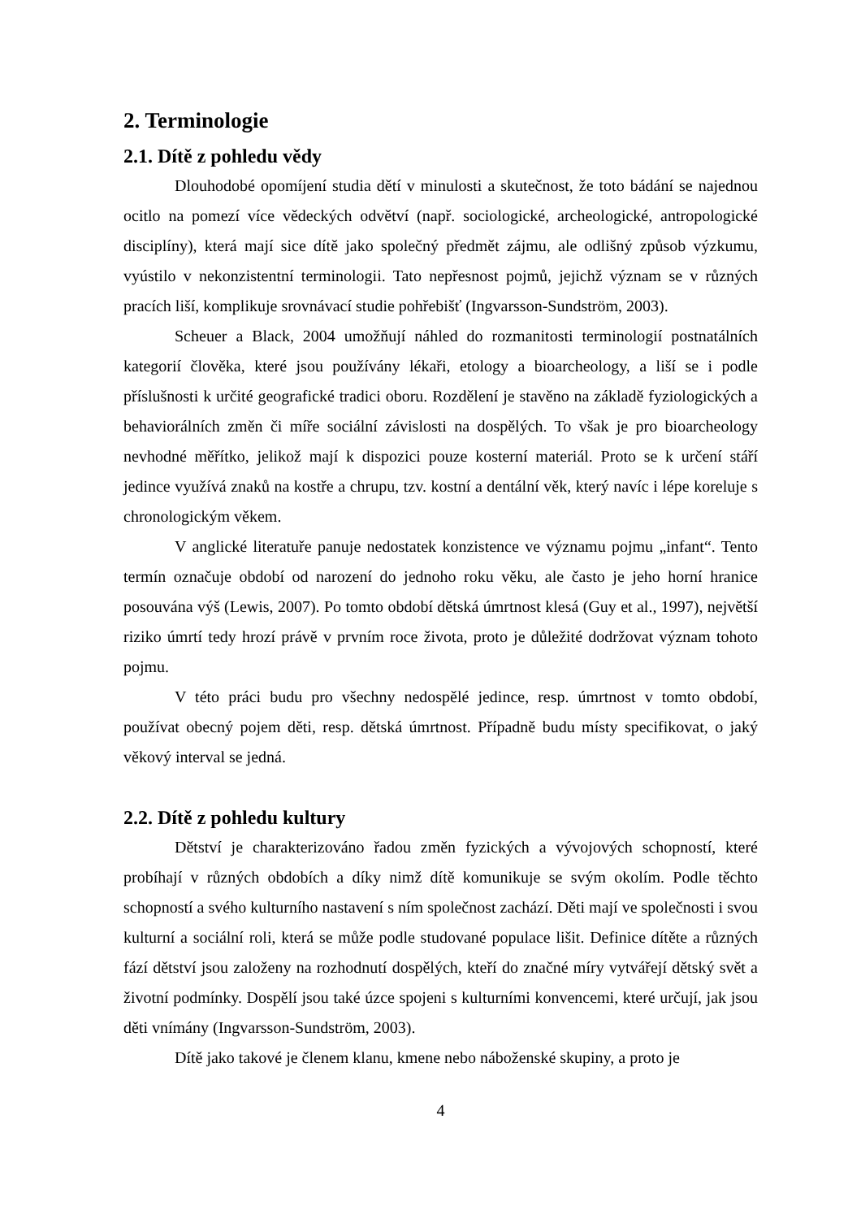2. Terminologie
2.1. Dítě z pohledu vědy
Dlouhodobé opomíjení studia dětí v minulosti a skutečnost, že toto bádání se najednou ocitlo na pomezí více vědeckých odvětví (např. sociologické, archeologické, antropologické disciplíny), která mají sice dítě jako společný předmět zájmu, ale odlišný způsob výzkumu, vyústilo v nekonzistentní terminologii. Tato nepřesnost pojmů, jejichž význam se v různých pracích liší, komplikuje srovnávací studie pohřebišť (Ingvarsson-Sundström, 2003).
Scheuer a Black, 2004 umožňují náhled do rozmanitosti terminologií postnatálních kategorií člověka, které jsou používány lékaři, etology a bioarcheology, a liší se i podle příslušnosti k určité geografické tradici oboru. Rozdělení je stavěno na základě fyziologických a behaviorálních změn či míře sociální závislosti na dospělých. To však je pro bioarcheology nevhodné měřítko, jelikož mají k dispozici pouze kosterní materiál. Proto se k určení stáří jedince využívá znaků na kostře a chrupu, tzv. kostní a dentální věk, který navíc i lépe koreluje s chronologickým věkem.
V anglické literatuře panuje nedostatek konzistence ve významu pojmu „infant“. Tento termín označuje období od narození do jednoho roku věku, ale často je jeho horní hranice posouvána výš (Lewis, 2007). Po tomto období dětská úmrtnost klesá (Guy et al., 1997), největší riziko úmrtí tedy hrozí právě v prvním roce života, proto je důležité dodržovat význam tohoto pojmu.
V této práci budu pro všechny nedospělé jedince, resp. úmrtnost v tomto období, používat obecný pojem děti, resp. dětská úmrtnost. Případně budu místy specifikovat, o jaký věkový interval se jedná.
2.2. Dítě z pohledu kultury
Dětství je charakterizováno řadou změn fyzických a vývojových schopností, které probíhají v různých obdobích a díky nimž dítě komunikuje se svým okolím. Podle těchto schopností a svého kulturního nastavení s ním společnost zachází. Děti mají ve společnosti i svou kulturní a sociální roli, která se může podle studované populace lišit. Definice dítěte a různých fází dětství jsou založeny na rozhodnutí dospělých, kteří do značné míry vytvářejí dětský svět a životní podmínky. Dospělí jsou také úzce spojeni s kulturními konvencemi, které určují, jak jsou děti vnímány (Ingvarsson-Sundström, 2003).
Dítě jako takové je členem klanu, kmene nebo náboženské skupiny, a proto je
4